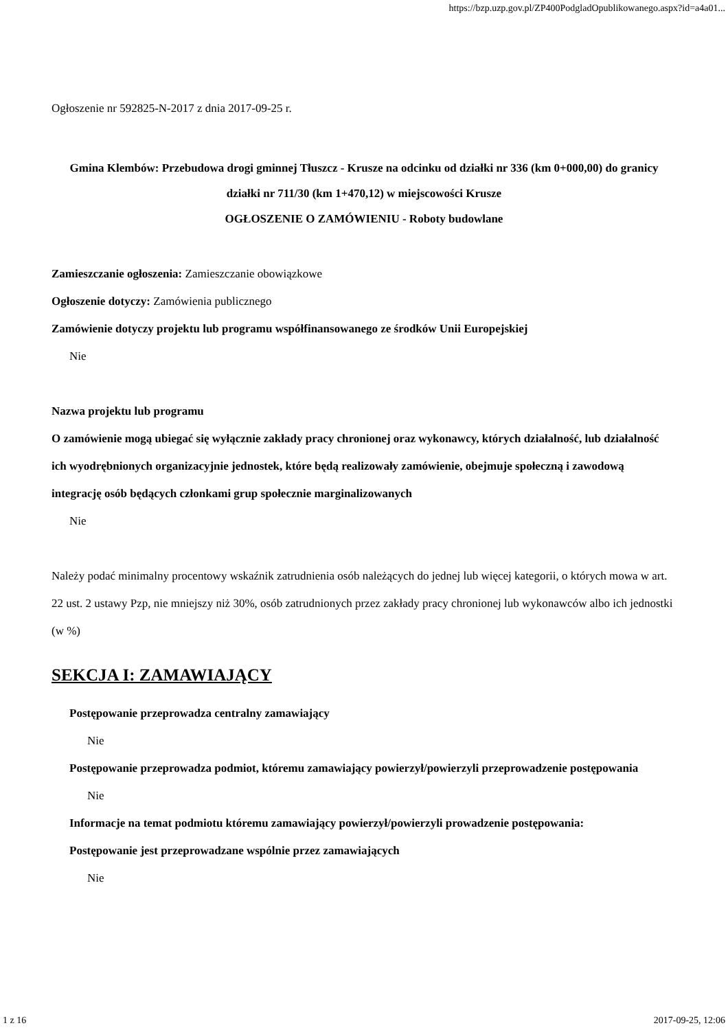https://bzp.uzp.gov.pl/ZP400PodgladOpublikowanego.aspx?id=a4a01...
Ogłoszenie nr 592825-N-2017 z dnia 2017-09-25 r.
Gmina Klembów: Przebudowa drogi gminnej Tłuszcz - Krusze na odcinku od działki nr 336 (km 0+000,00) do granicy działki nr 711/30 (km 1+470,12) w miejscowości Krusze
OGŁOSZENIE O ZAMÓWIENIU - Roboty budowlane
Zamieszczanie ogłoszenia: Zamieszczanie obowiązkowe
Ogłoszenie dotyczy: Zamówienia publicznego
Zamówienie dotyczy projektu lub programu współfinansowanego ze środków Unii Europejskiej
Nie
Nazwa projektu lub programu
O zamówienie mogą ubiegać się wyłącznie zakłady pracy chronionej oraz wykonawcy, których działalność, lub działalność ich wyodrębnionych organizacyjnie jednostek, które będą realizowały zamówienie, obejmuje społeczną i zawodową integrację osób będących członkami grup społecznie marginalizowanych
Nie
Należy podać minimalny procentowy wskaźnik zatrudnienia osób należących do jednej lub więcej kategorii, o których mowa w art. 22 ust. 2 ustawy Pzp, nie mniejszy niż 30%, osób zatrudnionych przez zakłady pracy chronionej lub wykonawców albo ich jednostki (w %)
SEKCJA I: ZAMAWIAJĄCY
Postępowanie przeprowadza centralny zamawiający
Nie
Postępowanie przeprowadza podmiot, któremu zamawiający powierzył/powierzyli przeprowadzenie postępowania
Nie
Informacje na temat podmiotu któremu zamawiający powierzył/powierzyli prowadzenie postępowania:
Postępowanie jest przeprowadzane wspólnie przez zamawiających
Nie
1 z 16 2017-09-25, 12:06